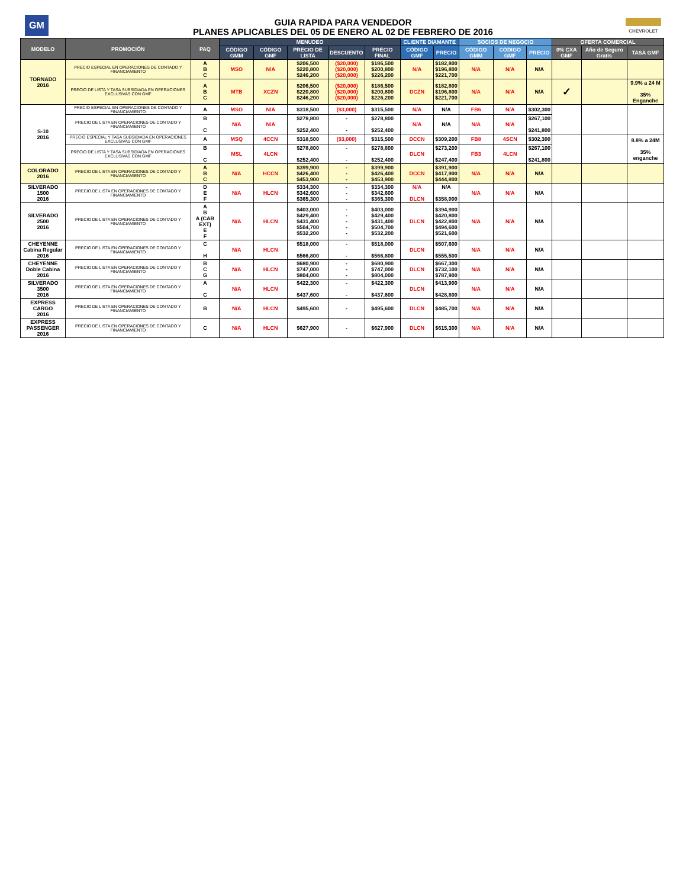GM
GUIA RAPIDA PARA VENDEDOR
PLANES APLICABLES DEL 05 DE ENERO AL 02 DE FEBRERO DE 2016
CHEVROLET
| MODELO | PROMOCIÓN | PAQ | MENUDEO | | | | | CLIENTE DIAMANTE | | SOCIOS DE NEGOCIO | | | OFERTA COMERCIAL | | |
| --- | --- | --- | --- | --- | --- | --- | --- | --- | --- | --- | --- | --- | --- | --- | --- |
| | | | CÓDIGO GMM | CÓDIGO GMF | PRECIO DE LISTA | DESCUENTO | PRECIO FINAL | CÓDIGO GMF | PRECIO | CÓDIGO GMM | CÓDIGO GMF | PRECIO | 0% CXA GMF | Año de Seguro Gratis | TASA GMF |
| TORNADO 2016 | PRECIO ESPECIAL EN OPERACIONES DE CONTADO Y FINANCIAMIENTO | A B C | MSO | N/A | $206,500 $220,800 $246,200 | ($20,000) ($20,000) ($20,000) | $186,500 $200,800 $226,200 | N/A | $182,800 $196,800 $221,700 | N/A | N/A | N/A | | | |
| | PRECIO DE LISTA Y TASA SUBSIDIADA EN OPERACIONES EXCLUSIVAS CON GMF | A B C | MTB | XCZN | $206,500 $220,800 $246,200 | ($20,000) ($20,000) ($20,000) | $186,500 $200,800 $226,200 | DCZN | $182,800 $196,800 $221,700 | N/A | N/A | N/A | ✓ | | 9.9% a 24 M 35% Enganche |
| S-10 2016 | PRECIO ESPECIAL EN OPERACIONES DE CONTADO Y FINANCIAMIENTO | A | MSO | N/A | $318,500 | ($3,000) | $315,500 | N/A | N/A | FB6 | N/A | $302,300 | | | |
| | PRECIO DE LISTA EN OPERACIONES DE CONTADO Y FINANCIAMIENTO | B C | N/A | N/A | $278,800 $252,400 | - - | $278,800 $252,400 | N/A | N/A | N/A | N/A | $267,100 $241,800 | | | |
| | PRECIO ESPECIAL Y TASA SUBSIDIADA EN OPERACIONES EXCLUSIVAS CON GMF | A | MSQ | 4CCN | $318,500 | ($3,000) | $315,500 | DCCN | $309,200 | FB8 | 4SCN | $302,300 | | | 8.8% a 24M 35% enganche |
| | PRECIO DE LISTA Y TASA SUBSIDIADA EN OPERACIONES EXCLUSIVAS CON GMF | B C | MSL | 4LCN | $278,800 $252,400 | - - | $278,800 $252,400 | DLCN | $273,200 $247,400 | FB3 | 4LCN | $267,100 $241,800 | | | |
| COLORADO 2016 | PRECIO DE LISTA EN OPERACIONES DE CONTADO Y FINANCIAMIENTO | A B C | N/A | HCCN | $399,900 $426,400 $453,900 | - - - | $399,900 $426,400 $453,900 | DCCN | $391,900 $417,900 $444,800 | N/A | N/A | N/A | | | |
| SILVERADO 1500 2016 | PRECIO DE LISTA EN OPERACIONES DE CONTADO Y FINANCIAMIENTO | D E F | N/A | HLCN | $334,300 $342,600 $365,300 | - - - | $334,300 $342,600 $365,300 | N/A DLCN | N/A $358,000 | N/A | N/A | N/A | | | |
| SILVERADO 2500 2016 | PRECIO DE LISTA EN OPERACIONES DE CONTADO Y FINANCIAMIENTO | A B A (CAB EXT) E F | N/A | HLCN | $403,000 $429,400 $431,400 $504,700 $532,200 | - - - - - | $403,000 $429,400 $431,400 $504,700 $532,200 | DLCN | $394,900 $420,800 $422,800 $494,600 $521,600 | N/A | N/A | N/A | | | |
| CHEYENNE Cabina Regular 2016 | PRECIO DE LISTA EN OPERACIONES DE CONTADO Y FINANCIAMIENTO | C H | N/A | HLCN | $518,000 $566,800 | - - | $518,000 $566,800 | DLCN | $507,600 $555,500 | N/A | N/A | N/A | | | |
| CHEYENNE Doble Cabina 2016 | PRECIO DE LISTA EN OPERACIONES DE CONTADO Y FINANCIAMIENTO | B C G | N/A | HLCN | $680,900 $747,000 $804,000 | - - - | $680,900 $747,000 $804,000 | DLCN | $667,300 $732,100 $787,900 | N/A | N/A | N/A | | | |
| SILVERADO 3500 2016 | PRECIO DE LISTA EN OPERACIONES DE CONTADO Y FINANCIAMIENTO | A C | N/A | HLCN | $422,300 $437,600 | - - | $422,300 $437,600 | DLCN | $413,900 $428,800 | N/A | N/A | N/A | | | |
| EXPRESS CARGO 2016 | PRECIO DE LISTA EN OPERACIONES DE CONTADO Y FINANCIAMIENTO | B | N/A | HLCN | $495,600 | - | $495,600 | DLCN | $485,700 | N/A | N/A | N/A | | | |
| EXPRESS PASSENGER 2016 | PRECIO DE LISTA EN OPERACIONES DE CONTADO Y FINANCIAMIENTO | C | N/A | HLCN | $627,900 | - | $627,900 | DLCN | $615,300 | N/A | N/A | N/A | | | |